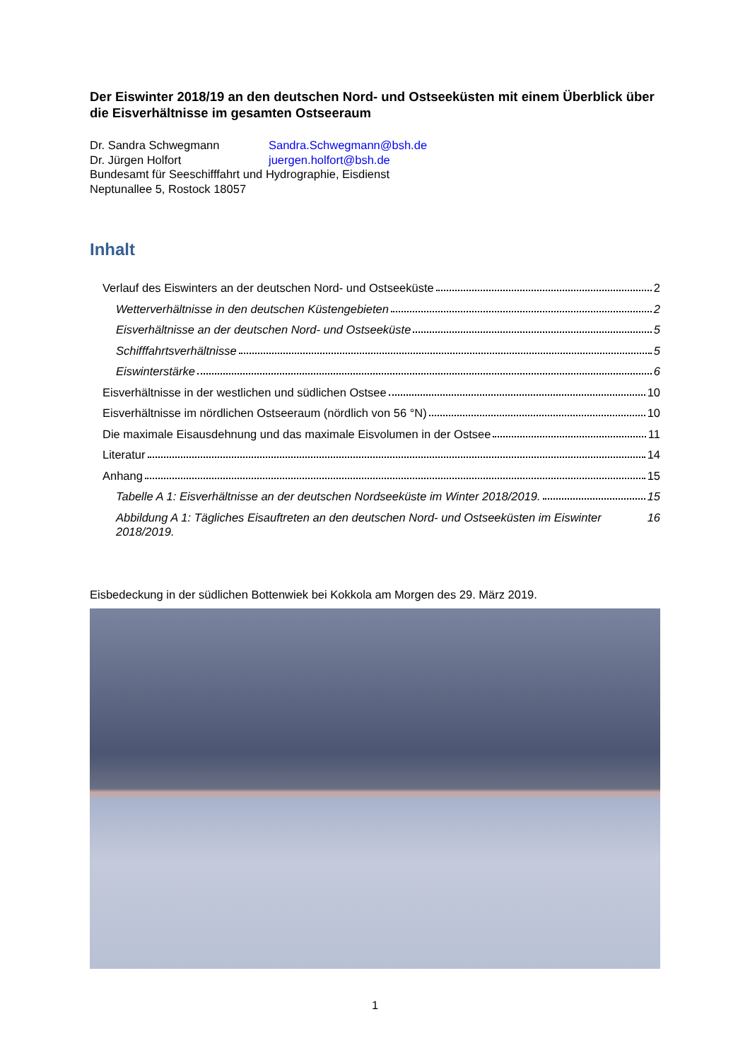Der Eiswinter 2018/19 an den deutschen Nord- und Ostseeküsten mit einem Überblick über die Eisverhältnisse im gesamten Ostseeraum
Dr. Sandra Schwegmann Sandra.Schwegmann@bsh.de
Dr. Jürgen Holfort juergen.holfort@bsh.de
Bundesamt für Seeschifffahrt und Hydrographie, Eisdienst
Neptunallee 5, Rostock 18057
Inhalt
Verlauf des Eiswinters an der deutschen Nord- und Ostseeküste 2
Wetterverhältnisse in den deutschen Küstengebieten 2
Eisverhältnisse an der deutschen Nord- und Ostseeküste 5
Schifffahrtsverhältnisse 5
Eiswinterstärke 6
Eisverhältnisse in der westlichen und südlichen Ostsee 10
Eisverhältnisse im nördlichen Ostseeraum (nördlich von 56 °N) 10
Die maximale Eisausdehnung und das maximale Eisvolumen in der Ostsee 11
Literatur 14
Anhang 15
Tabelle A 1: Eisverhältnisse an der deutschen Nordseeküste im Winter 2018/2019. 15
Abbildung A 1: Tägliches Eisauftreten an den deutschen Nord- und Ostseeküsten im Eiswinter 2018/2019. 16
Eisbedeckung in der südlichen Bottenwiek bei Kokkola am Morgen des 29. März 2019.
1